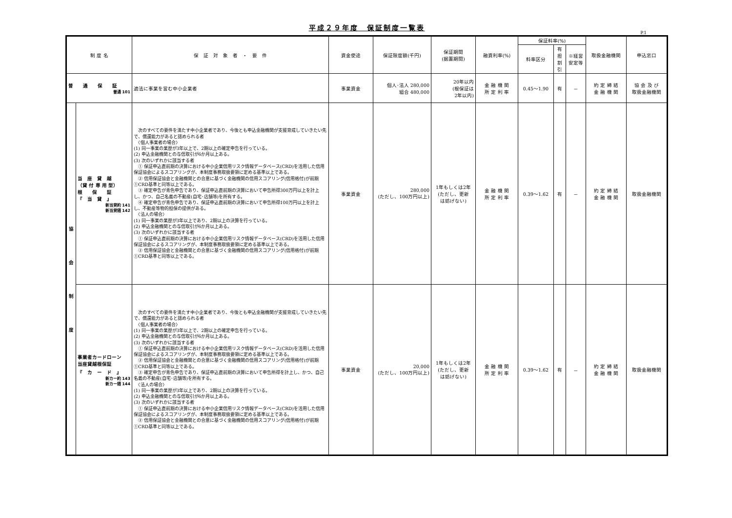平成２９年度　保証制度一覧表
P.1
| 制 度 名 | | 保 証 対 象 者 ・ 要 件 | 資金使途 | 保証限度額(千円) | 保証期間 (据置期間) | 融資利率(%) | 保証料率(%) | | | 取扱金融機関 | 申込窓口 |
| --- | --- | --- | --- | --- | --- | --- | --- | --- | --- | --- | --- |
| | | | | | | | 料率区分 | 有担 割引 | ※経営 安定等 | | |
| 普 通 保 証 普通 101 | | 適法に事業を営む中小企業者 | 事業資金 | 個人･法人 280,000 組合 480,000 | 20年以内 (根保証は 2年以内) | 金 融 機 関 所 定 利 率 | 0.45～1.90 | 有 | － | 約 定 締 結 金 融 機 関 | 協 会 及 び 取扱金融機関 |
| 協 会 制 度 | 当 座 貸 越 （貸 付 専 用 型） 根 保 証 『 当 貸 』 新当貸約 141 新当貸随 142 | 次のすべての要件を満たす中小企業者であり、今後とも申込金融機関が支援育成していきたい先で、償還能力があると認められる者 〈個人事業者の場合〉 (1) 同一事業の業歴が3年以上で、2期以上の確定申告を行っている。 (2) 申込金融機関との与信取引が6か月以上ある。 (3) 次のいずれかに該当する者 ① 保証申込直前期の決算における中小企業信用リスク情報データベース(CRD)を活用した信用保証協会によるスコアリングが、本制度事務取扱要領に定める基準以上である。 ② 信用保証協会と金融機関との合意に基づく金融機関の信用スコアリング(信用格付)が前期①CRD基準と同等以上である。 ③ 確定申告が青色申告であり、保証申込直前期の決算において申告所得300万円以上を計上し、かつ、自己名義の不動産(自宅･店舗等)を所有する。 ④ 確定申告が青色申告であり、保証申込直前期の決算において申告所得100万円以上を計上し、不動産等物的担保の提供がある。 〈法人の場合〉 (1) 同一事業の業歴が3年以上であり、2期以上の決算を行っている。 (2) 申込金融機関との与信取引が6か月以上ある。 (3) 次のいずれかに該当する者 ① 保証申込直前期の決算における中小企業信用リスク情報データベース(CRD)を活用した信用保証協会によるスコアリングが、本制度事務取扱要領に定める基準以上である。 ② 信用保証協会と金融機関との合意に基づく金融機関の信用スコアリング(信用格付)が前期①CRD基準と同等以上である。 | 事業資金 | 280,000 (ただし、100万円以上) | 1年もしくは2年 (ただし、更新 は妨げない) | 金 融 機 関 所 定 利 率 | 0.39～1.62 | 有 | － | 約 定 締 結 金 融 機 関 | 取扱金融機関 |
| | 事業者カードローン 当座貸越根保証 『 カ ー ド 』 新カー約 143 新カー随 144 | 次のすべての要件を満たす中小企業者であり、今後とも申込金融機関が支援育成していきたい先で、償還能力があると認められる者 〈個人事業者の場合〉 (1) 同一事業の業歴が3年以上で、2期以上の確定申告を行っている。 (2) 申込金融機関との与信取引が6か月以上ある。 (3) 次のいずれかに該当する者 ① 保証申込直前期の決算における中小企業信用リスク情報データベース(CRD)を活用した信用保証協会によるスコアリングが、本制度事務取扱要領に定める基準以上である。 ② 信用保証協会と金融機関との合意に基づく金融機関の信用スコアリング(信用格付)が前期①CRD基準と同等以上である。 ③ 確定申告が青色申告であり、保証申込直前期の決算において申告所得を計上し、かつ、自己名義の不動産(自宅･店舗等)を所有する。 〈法人の場合〉 (1) 同一事業の業歴が3年以上であり、2期以上の決算を行っている。 (2) 申込金融機関との与信取引が6か月以上ある。 (3) 次のいずれかに該当する者 ① 保証申込直前期の決算における中小企業信用リスク情報データベース(CRD)を活用した信用保証協会によるスコアリングが、本制度事務取扱要領に定める基準以上である。 ② 信用保証協会と金融機関との合意に基づく金融機関の信用スコアリング(信用格付)が前期①CRD基準と同等以上である。 | 事業資金 | 20,000 (ただし、100万円以上) | 1年もしくは2年 (ただし、更新 は妨げない) | 金 融 機 関 所 定 利 率 | 0.39～1.62 | 有 | － | 約 定 締 結 金 融 機 関 | 取扱金融機関 |